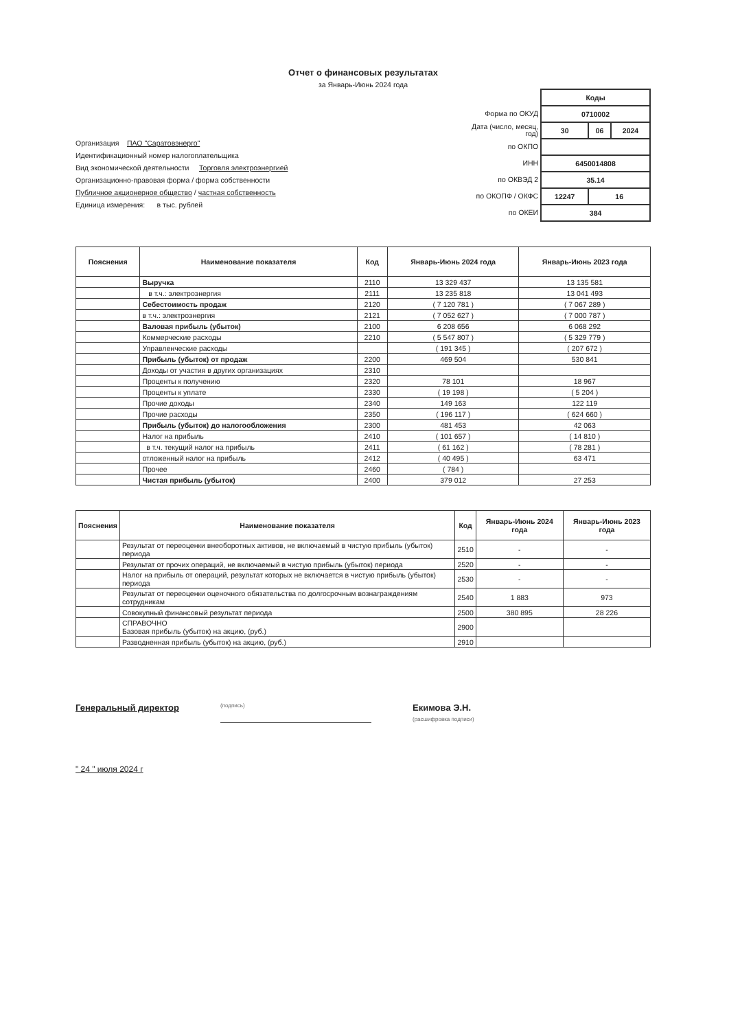Отчет о финансовых результатах
за Январь-Июнь 2024 года
Организация ПАО "Саратовэнерго"
Идентификационный номер налогоплательщика
Вид экономической деятельности Торговля электроэнергией
Организационно-правовая форма / форма собственности
Публичное акционерное общество / частная собственность
Единица измерения: в тыс. рублей
Форма по ОКУД
Дата (число, месяц, год)
по ОКПО
ИНН
по ОКВЭД 2
по ОКОПФ / ОКФС
по ОКЕИ
| Коды | | |
| 0710002 | | |
| 30 | 06 | 2024 |
| 6450014808 | | |
| 35.14 | | |
| 12247 | 16 | |
| 384 | | |
| Пояснения | Наименование показателя | Код | Январь-Июнь 2024 года | Январь-Июнь 2023 года |
| --- | --- | --- | --- | --- |
| | Выручка | 2110 | 13 329 437 | 13 135 581 |
| | в т.ч.: электроэнергия | 2111 | 13 235 818 | 13 041 493 |
| | Себестоимость продаж | 2120 | ( 7 120 781 ) | ( 7 067 289 ) |
| | в т.ч.: электроэнергия | 2121 | ( 7 052 627 ) | ( 7 000 787 ) |
| | Валовая прибыль (убыток) | 2100 | 6 208 656 | 6 068 292 |
| | Коммерческие расходы | 2210 | ( 5 547 807 ) | ( 5 329 779 ) |
| | Управленческие расходы | | ( 191 345 ) | ( 207 672 ) |
| | Прибыль (убыток) от продаж | 2200 | 469 504 | 530 841 |
| | Доходы от участия в других организациях | 2310 | | |
| | Проценты к получению | 2320 | 78 101 | 18 967 |
| | Проценты к уплате | 2330 | ( 19 198 ) | ( 5 204 ) |
| | Прочие доходы | 2340 | 149 163 | 122 119 |
| | Прочие расходы | 2350 | ( 196 117 ) | ( 624 660 ) |
| | Прибыль (убыток) до налогообложения | 2300 | 481 453 | 42 063 |
| | Налог на прибыль | 2410 | ( 101 657 ) | ( 14 810 ) |
| | в т.ч. текущий налог на прибыль | 2411 | ( 61 162 ) | ( 78 281 ) |
| | отложенный налог на прибыль | 2412 | ( 40 495 ) | 63 471 |
| | Прочее | 2460 | ( 784 ) | |
| | Чистая прибыль (убыток) | 2400 | 379 012 | 27 253 |
| Пояснения | Наименование показателя | Код | Январь-Июнь 2024 года | Январь-Июнь 2023 года |
| --- | --- | --- | --- | --- |
| | Результат от переоценки внеоборотных активов, не включаемый в чистую прибыль (убыток) периода | 2510 | - | - |
| | Результат от прочих операций, не включаемый в чистую прибыль (убыток) периода | 2520 | - | - |
| | Налог на прибыль от операций, результат которых не включается в чистую прибыль (убыток) периода | 2530 | - | - |
| | Результат от переоценки оценочного обязательства по долгосрочным вознаграждениям сотрудникам | 2540 | 1 883 | 973 |
| | Совокупный финансовый результат периода | 2500 | 380 895 | 28 226 |
| | СПРАВОЧНО Базовая прибыль (убыток) на акцию, (руб.) | 2900 | | |
| | Разводненная прибыль (убыток) на акцию, (руб.) | 2910 | | |
Генеральный директор
(подпись)
Екимова Э.Н.
(расшифровка подписи)
" 24 " июля 2024 г